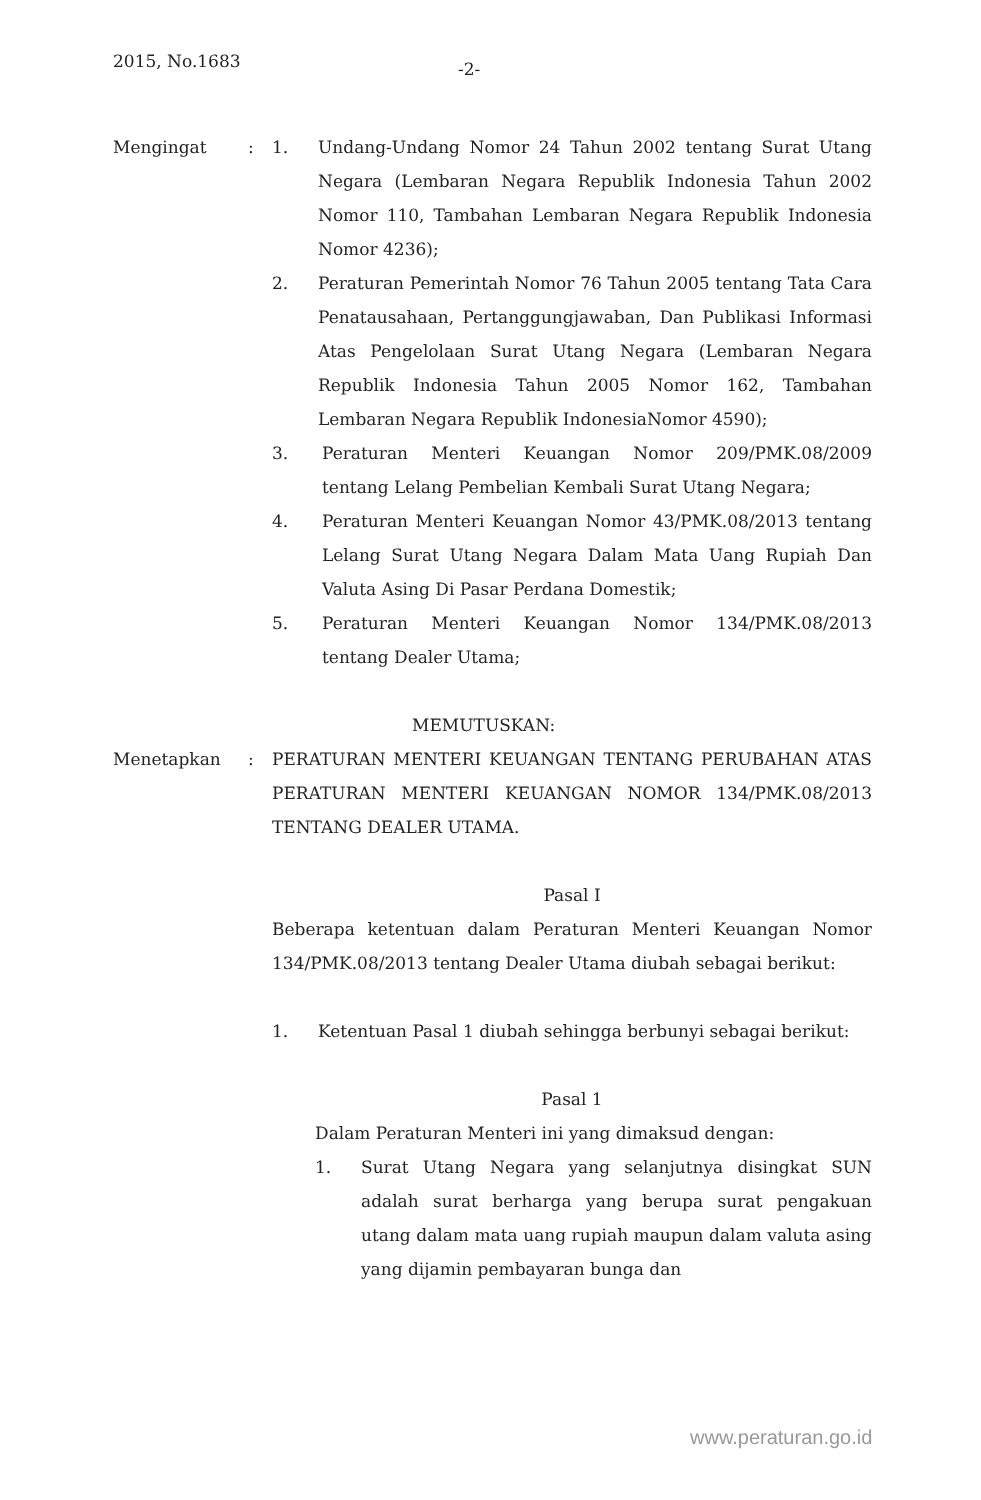2015, No.1683 -2-
Mengingat : 1. Undang-Undang Nomor 24 Tahun 2002 tentang Surat Utang Negara (Lembaran Negara Republik Indonesia Tahun 2002 Nomor 110, Tambahan Lembaran Negara Republik Indonesia Nomor 4236);
2. Peraturan Pemerintah Nomor 76 Tahun 2005 tentang Tata Cara Penatausahaan, Pertanggungjawaban, Dan Publikasi Informasi Atas Pengelolaan Surat Utang Negara (Lembaran Negara Republik Indonesia Tahun 2005 Nomor 162, Tambahan Lembaran Negara Republik IndonesiaNomor 4590);
3. Peraturan Menteri Keuangan Nomor 209/PMK.08/2009 tentang Lelang Pembelian Kembali Surat Utang Negara;
4. Peraturan Menteri Keuangan Nomor 43/PMK.08/2013 tentang Lelang Surat Utang Negara Dalam Mata Uang Rupiah Dan Valuta Asing Di Pasar Perdana Domestik;
5. Peraturan Menteri Keuangan Nomor 134/PMK.08/2013 tentang Dealer Utama;
MEMUTUSKAN:
Menetapkan : PERATURAN MENTERI KEUANGAN TENTANG PERUBAHAN ATAS PERATURAN MENTERI KEUANGAN NOMOR 134/PMK.08/2013 TENTANG DEALER UTAMA.
Pasal I
Beberapa ketentuan dalam Peraturan Menteri Keuangan Nomor 134/PMK.08/2013 tentang Dealer Utama diubah sebagai berikut:
1. Ketentuan Pasal 1 diubah sehingga berbunyi sebagai berikut:
Pasal 1
Dalam Peraturan Menteri ini yang dimaksud dengan:
1. Surat Utang Negara yang selanjutnya disingkat SUN adalah surat berharga yang berupa surat pengakuan utang dalam mata uang rupiah maupun dalam valuta asing yang dijamin pembayaran bunga dan
www.peraturan.go.id